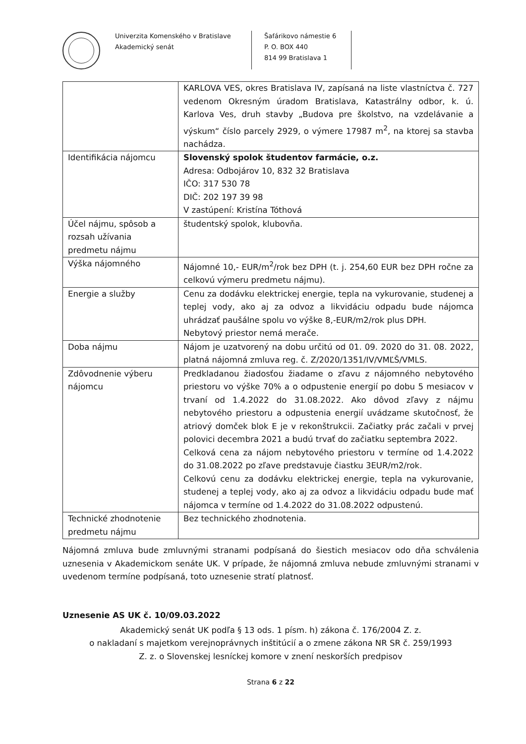Univerzita Komenského v Bratislave
Akademický senát
Šafárikovo námestie 6
P. O. BOX 440
814 99 Bratislava 1
| | KARLOVA VES, okres Bratislava IV, zapísaná na liste vlastníctva č. 727 vedenom Okresným úradom Bratislava, Katastrálny odbor, k. ú. Karlova Ves, druh stavby „Budova pre školstvo, na vzdelávanie a výskum“ číslo parcely 2929, o výmere 17987 m<sup>2</sup>, na ktorej sa stavba nachádza. |
| Identifikácia nájomcu | Slovenský spolok študentov farmácie, o.z. Adresa: Odbojárov 10, 832 32 Bratislava IČO: 317 530 78 DIČ: 202 197 39 98 V zastúpení: Kristína Tóthová |
| Účel nájmu, spôsob a rozsah užívania predmetu nájmu | študentský spolok, klubovňa. |
| Výška nájomného | Nájomné 10,- EUR/m<sup>2</sup>/rok bez DPH (t. j. 254,60 EUR bez DPH ročne za celkovú výmeru predmetu nájmu). |
| Energie a služby | Cenu za dodávku elektrickej energie, tepla na vykurovanie, studenej a teplej vody, ako aj za odvoz a likvidáciu odpadu bude nájomca uhrádzať paušálne spolu vo výške 8,-EUR/m2/rok plus DPH. Nebytový priestor nemá merače. |
| Doba nájmu | Nájom je uzatvorený na dobu určitú od 01. 09. 2020 do 31. 08. 2022, platná nájomná zmluva reg. č. Z/2020/1351/IV/VMĽŠ/VMLS. |
| Zdôvodnenie výberu nájomcu | Predkladanou žiadosťou žiadame o zľavu z nájomného nebytového priestoru vo výške 70% a o odpustenie energií po dobu 5 mesiacov v trvaní od 1.4.2022 do 31.08.2022. Ako dôvod zľavy z nájmu nebytového priestoru a odpustenia energií uvádzame skutočnosť, že atriový domček blok E je v rekonštrukcii. Začiatky prác začali v prvej polovici decembra 2021 a budú trvať do začiatku septembra 2022. Celková cena za nájom nebytového priestoru v termíne od 1.4.2022 do 31.08.2022 po zľave predstavuje čiastku 3EUR/m2/rok. Celkovú cenu za dodávku elektrickej energie, tepla na vykurovanie, studenej a teplej vody, ako aj za odvoz a likvidáciu odpadu bude mať nájomca v termíne od 1.4.2022 do 31.08.2022 odpustenú. |
| Technické zhodnotenie predmetu nájmu | Bez technického zhodnotenia. |
Nájomná zmluva bude zmluvnými stranami podpísaná do šiestich mesiacov odo dňa schválenia uznesenia v Akademickom senáte UK. V prípade, že nájomná zmluva nebude zmluvnými stranami v uvedenom termíne podpísaná, toto uznesenie stratí platnosť.
Uznesenie AS UK č. 10/09.03.2022
Akademický senát UK podľa § 13 ods. 1 písm. h) zákona č. 176/2004 Z. z.
o nakladaní s majetkom verejnoprávnych inštitúcií a o zmene zákona NR SR č. 259/1993
Z. z. o Slovenskej lesníckej komore v znení neskorších predpisov
Strana 6 z 22